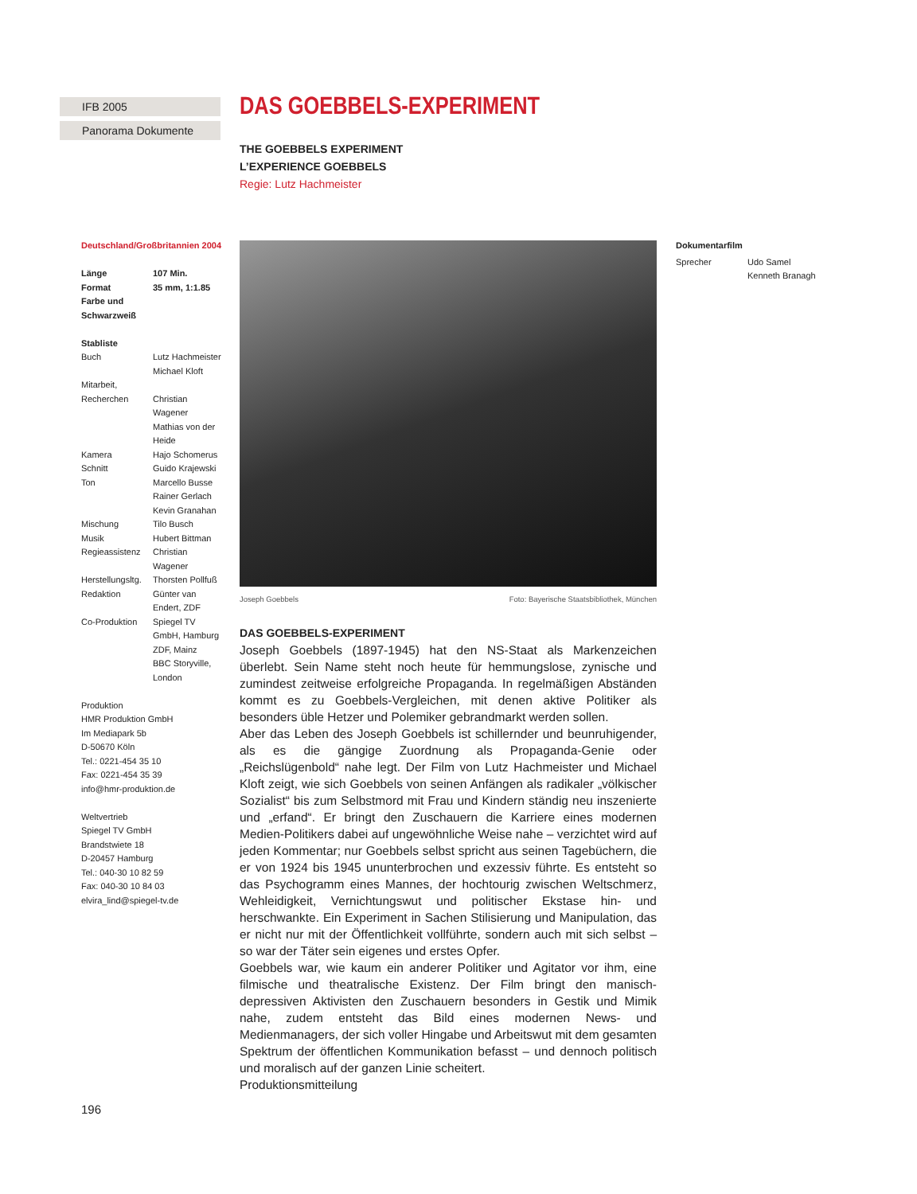IFB 2005
Panorama Dokumente
Deutschland/Großbritannien 2004
| Länge | 107 Min. |
| Format | 35 mm, 1:1.85 |
| Farbe und Schwarzweiß | |
Stabliste
| Buch | Lutz Hachmeister Michael Kloft |
| Mitarbeit, Recherchen | Christian Wagener Mathias von der Heide |
| Kamera | Hajo Schomerus |
| Schnitt | Guido Krajewski |
| Ton | Marcello Busse Rainer Gerlach Kevin Granahan |
| Mischung | Tilo Busch |
| Musik | Hubert Bittman |
| Regieassistenz | Christian Wagener |
| Herstellungsltg. | Thorsten Pollfuß |
| Redaktion | Günter van Endert, ZDF |
| Co-Produktion | Spiegel TV GmbH, Hamburg ZDF, Mainz BBC Storyville, London |
Produktion
HMR Produktion GmbH
Im Mediapark 5b
D-50670 Köln
Tel.: 0221-454 35 10
Fax: 0221-454 35 39
info@hmr-produktion.de
Weltvertrieb
Spiegel TV GmbH
Brandstwiete 18
D-20457 Hamburg
Tel.: 040-30 10 82 59
Fax: 040-30 10 84 03
elvira_lind@spiegel-tv.de
DAS GOEBBELS-EXPERIMENT
THE GOEBBELS EXPERIMENT
L’EXPERIENCE GOEBBELS
Regie: Lutz Hachmeister
Joseph Goebbels Foto: Bayerische Staatsbibliothek, München
DAS GOEBBELS-EXPERIMENT
Joseph Goebbels (1897-1945) hat den NS-Staat als Markenzeichen überlebt. Sein Name steht noch heute für hemmungslose, zynische und zumindest zeitweise erfolgreiche Propaganda. In regelmäßigen Abständen kommt es zu Goebbels-Vergleichen, mit denen aktive Politiker als besonders üble Hetzer und Polemiker gebrandmarkt werden sollen.
Aber das Leben des Joseph Goebbels ist schillernder und beunruhigender, als es die gängige Zuordnung als Propaganda-Genie oder „Reichslügenbold“ nahe legt. Der Film von Lutz Hachmeister und Michael Kloft zeigt, wie sich Goebbels von seinen Anfängen als radikaler „völkischer Sozialist“ bis zum Selbstmord mit Frau und Kindern ständig neu inszenierte und „erfand“. Er bringt den Zuschauern die Karriere eines modernen Medien-Politikers dabei auf ungewöhnliche Weise nahe – verzichtet wird auf jeden Kommentar; nur Goebbels selbst spricht aus seinen Tagebüchern, die er von 1924 bis 1945 ununterbrochen und exzessiv führte. Es entsteht so das Psychogramm eines Mannes, der hochtourig zwischen Weltschmerz, Wehleidigkeit, Vernichtungswut und politischer Ekstase hin- und herschwankte. Ein Experiment in Sachen Stilisierung und Manipulation, das er nicht nur mit der Öffentlichkeit vollführte, sondern auch mit sich selbst – so war der Täter sein eigenes und erstes Opfer.
Goebbels war, wie kaum ein anderer Politiker und Agitator vor ihm, eine filmische und theatralische Existenz. Der Film bringt den manisch-depressiven Aktivisten den Zuschauern besonders in Gestik und Mimik nahe, zudem entsteht das Bild eines modernen News- und Medienmanagers, der sich voller Hingabe und Arbeitswut mit dem gesamten Spektrum der öffentlichen Kommunikation befasst – und dennoch politisch und moralisch auf der ganzen Linie scheitert.
Produktionsmitteilung
Dokumentarfilm
| Sprecher | Udo Samel Kenneth Branagh |
196